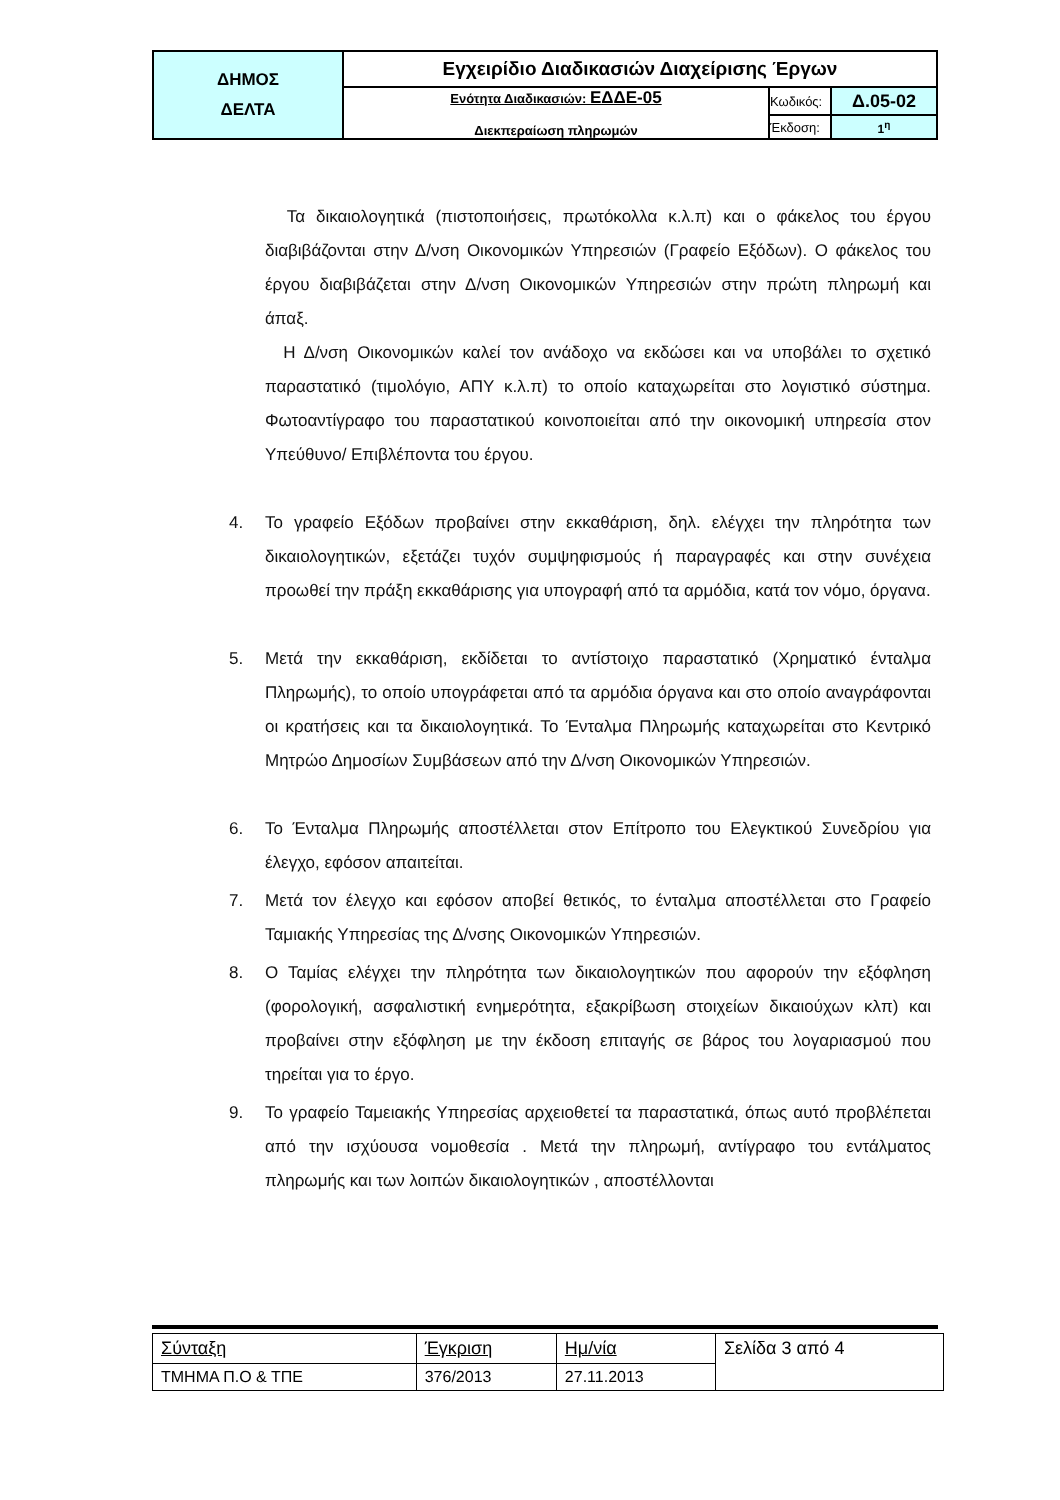| ΔΗΜΟΣ ΔΕΛΤΑ | Εγχειρίδιο Διαδικασιών Διαχείρισης Έργων | | |
| | Ενότητα Διαδικασιών: ΕΔΔΕ-05 Διεκπεραίωση πληρωμών | Κωδικός: | Δ.05-02 |
| | | Έκδοση: | 1<sup>η</sup> |
Τα δικαιολογητικά (πιστοποιήσεις, πρωτόκολλα κ.λ.π) και ο φάκελος του έργου διαβιβάζονται στην Δ/νση Οικονομικών Υπηρεσιών (Γραφείο Εξόδων). Ο φάκελος του έργου διαβιβάζεται στην Δ/νση Οικονομικών Υπηρεσιών στην πρώτη πληρωμή και άπαξ.
Η Δ/νση Οικονομικών καλεί τον ανάδοχο να εκδώσει και να υποβάλει το σχετικό παραστατικό (τιμολόγιο, ΑΠΥ κ.λ.π) το οποίο καταχωρείται στο λογιστικό σύστημα. Φωτοαντίγραφο του παραστατικού κοινοποιείται από την οικονομική υπηρεσία στον Υπεύθυνο/ Επιβλέποντα του έργου.
4. Το γραφείο Εξόδων προβαίνει στην εκκαθάριση, δηλ. ελέγχει την πληρότητα των δικαιολογητικών, εξετάζει τυχόν συμψηφισμούς ή παραγραφές και στην συνέχεια προωθεί την πράξη εκκαθάρισης για υπογραφή από τα αρμόδια, κατά τον νόμο, όργανα.
5. Μετά την εκκαθάριση, εκδίδεται το αντίστοιχο παραστατικό (Χρηματικό ένταλμα Πληρωμής), το οποίο υπογράφεται από τα αρμόδια όργανα και στο οποίο αναγράφονται οι κρατήσεις και τα δικαιολογητικά. Το Ένταλμα Πληρωμής καταχωρείται στο Κεντρικό Μητρώο Δημοσίων Συμβάσεων από την Δ/νση Οικονομικών Υπηρεσιών.
6. Το Ένταλμα Πληρωμής αποστέλλεται στον Επίτροπο του Ελεγκτικού Συνεδρίου για έλεγχο, εφόσον απαιτείται.
7. Μετά τον έλεγχο και εφόσον αποβεί θετικός, το ένταλμα αποστέλλεται στο Γραφείο Ταμιακής Υπηρεσίας της Δ/νσης Οικονομικών Υπηρεσιών.
8. Ο Ταμίας ελέγχει την πληρότητα των δικαιολογητικών που αφορούν την εξόφληση (φορολογική, ασφαλιστική ενημερότητα, εξακρίβωση στοιχείων δικαιούχων κλπ) και προβαίνει στην εξόφληση με την έκδοση επιταγής σε βάρος του λογαριασμού που τηρείται για το έργο.
9. Το γραφείο Ταμειακής Υπηρεσίας αρχειοθετεί τα παραστατικά, όπως αυτό προβλέπεται από την ισχύουσα νομοθεσία . Μετά την πληρωμή, αντίγραφο του εντάλματος πληρωμής και των λοιπών δικαιολογητικών , αποστέλλονται
| Σύνταξη | Έγκριση | Ημ/νία | Σελίδα 3 από 4 |
| ΤΜΗΜΑ Π.Ο & ΤΠΕ | 376/2013 | 27.11.2013 | |